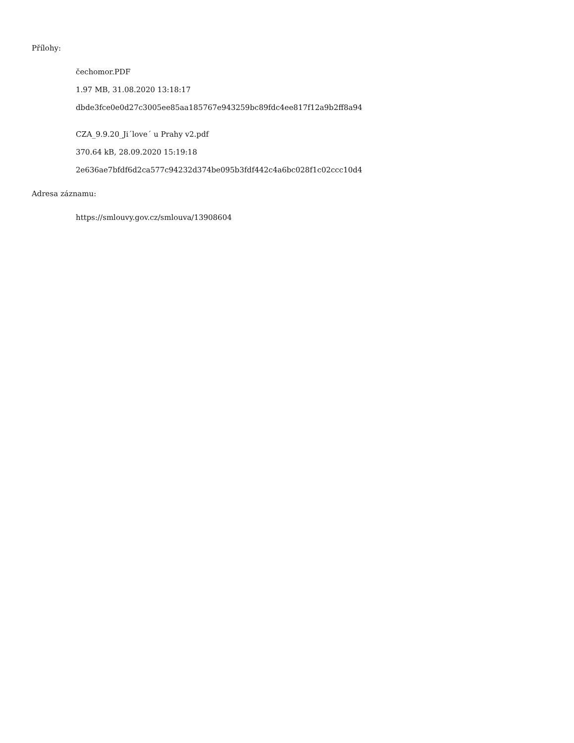Přílohy:
čechomor.PDF
1.97 MB, 31.08.2020 13:18:17
dbde3fce0e0d27c3005ee85aa185767e943259bc89fdc4ee817f12a9b2ff8a94
CZA_9.9.20_Ji´love´ u Prahy v2.pdf
370.64 kB, 28.09.2020 15:19:18
2e636ae7bfdf6d2ca577c94232d374be095b3fdf442c4a6bc028f1c02ccc10d4
Adresa záznamu:
https://smlouvy.gov.cz/smlouva/13908604